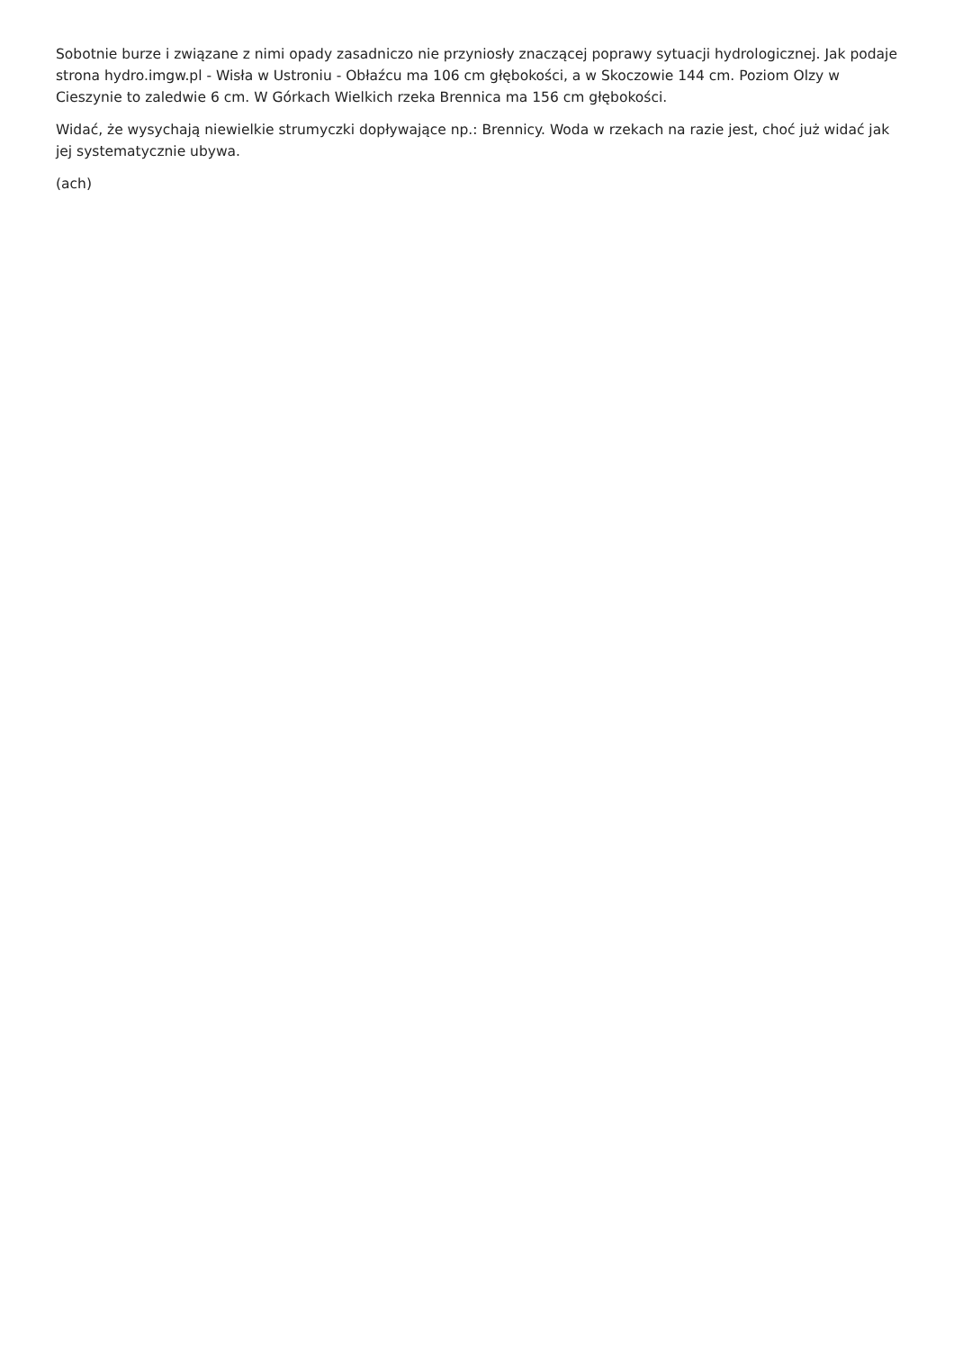Sobotnie burze i związane z nimi opady zasadniczo nie przyniosły znaczącej poprawy sytuacji hydrologicznej. Jak podaje strona hydro.imgw.pl - Wisła w Ustroniu - Obłaźcu ma 106 cm głębokości, a w Skoczowie 144 cm. Poziom Olzy w Cieszynie to zaledwie 6 cm. W Górkach Wielkich rzeka Brennica ma 156 cm głębokości.
Widać, że wysychają niewielkie strumyczki dopływające np.: Brennicy. Woda w rzekach na razie jest, choć już widać jak jej systematycznie ubywa.
(ach)